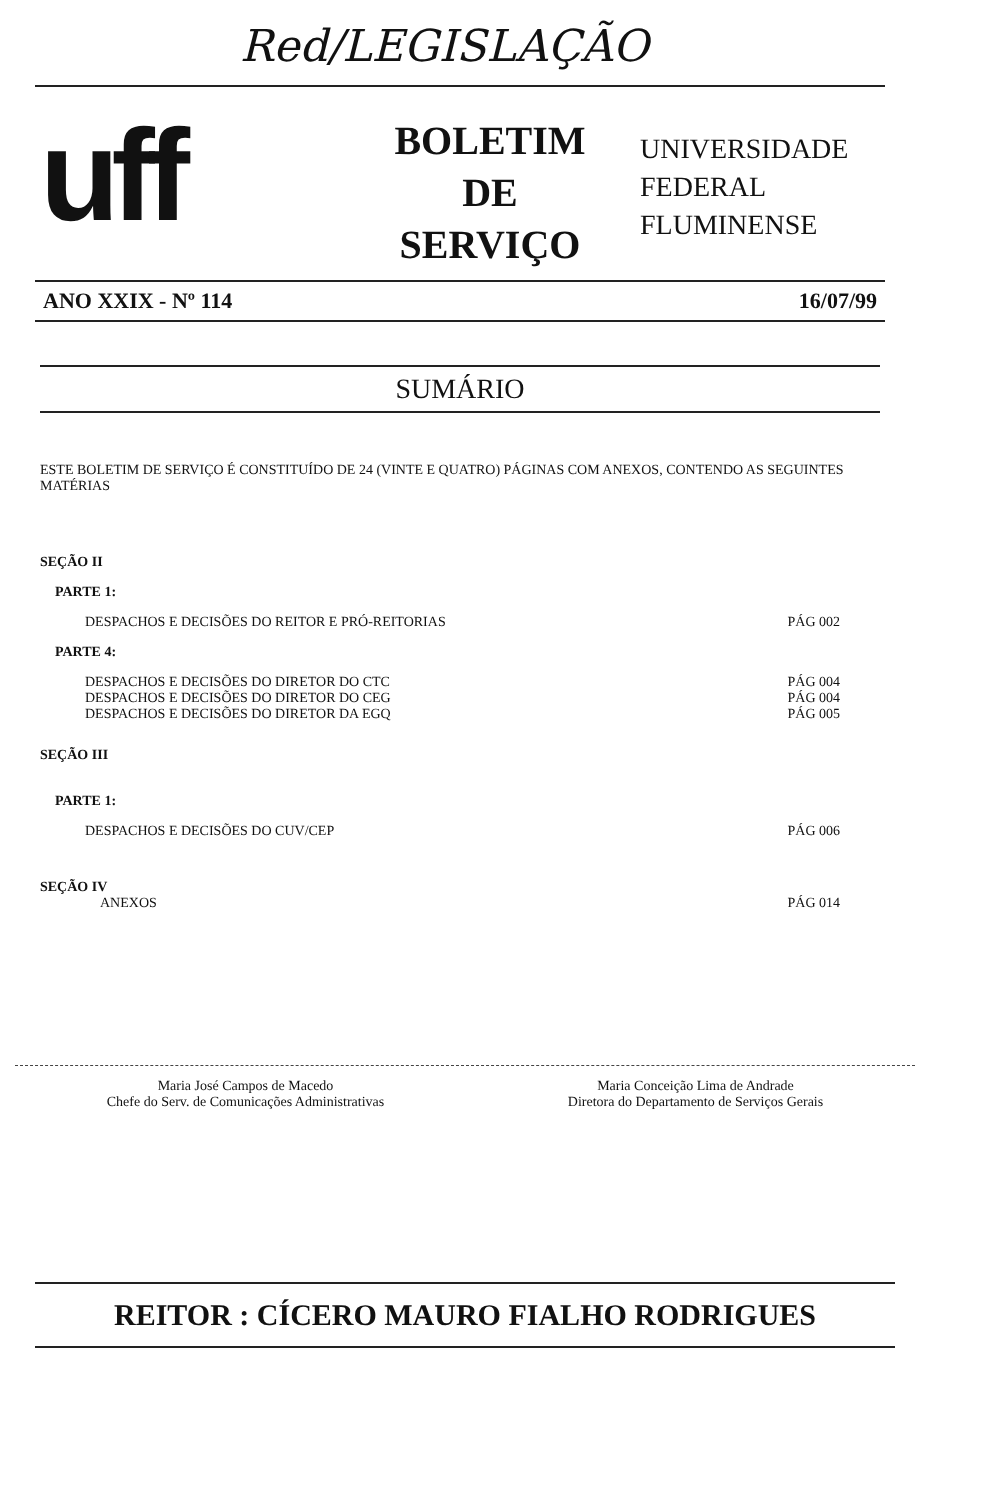Red/LEGISLAÇÃO
uff
BOLETIM
DE
SERVIÇO
UNIVERSIDADE
FEDERAL
FLUMINENSE
ANO XXIX - Nº 114 16/07/99
SUMÁRIO
ESTE BOLETIM DE SERVIÇO É CONSTITUÍDO DE 24 (VINTE E QUATRO) PÁGINAS COM ANEXOS, CONTENDO AS SEGUINTES MATÉRIAS
SEÇÃO II
PARTE 1:
DESPACHOS E DECISÕES DO REITOR E PRÓ-REITORIAS PÁG 002
PARTE 4:
DESPACHOS E DECISÕES DO DIRETOR DO CTC PÁG 004
DESPACHOS E DECISÕES DO DIRETOR DO CEG PÁG 004
DESPACHOS E DECISÕES DO DIRETOR DA EGQ PÁG 005
SEÇÃO III
PARTE 1:
DESPACHOS E DECISÕES DO CUV/CEP PÁG 006
SEÇÃO IV
ANEXOS PÁG 014
Maria José Campos de Macedo
Chefe do Serv. de Comunicações Administrativas
Maria Conceição Lima de Andrade
Diretora do Departamento de Serviços Gerais
REITOR : CÍCERO MAURO FIALHO RODRIGUES